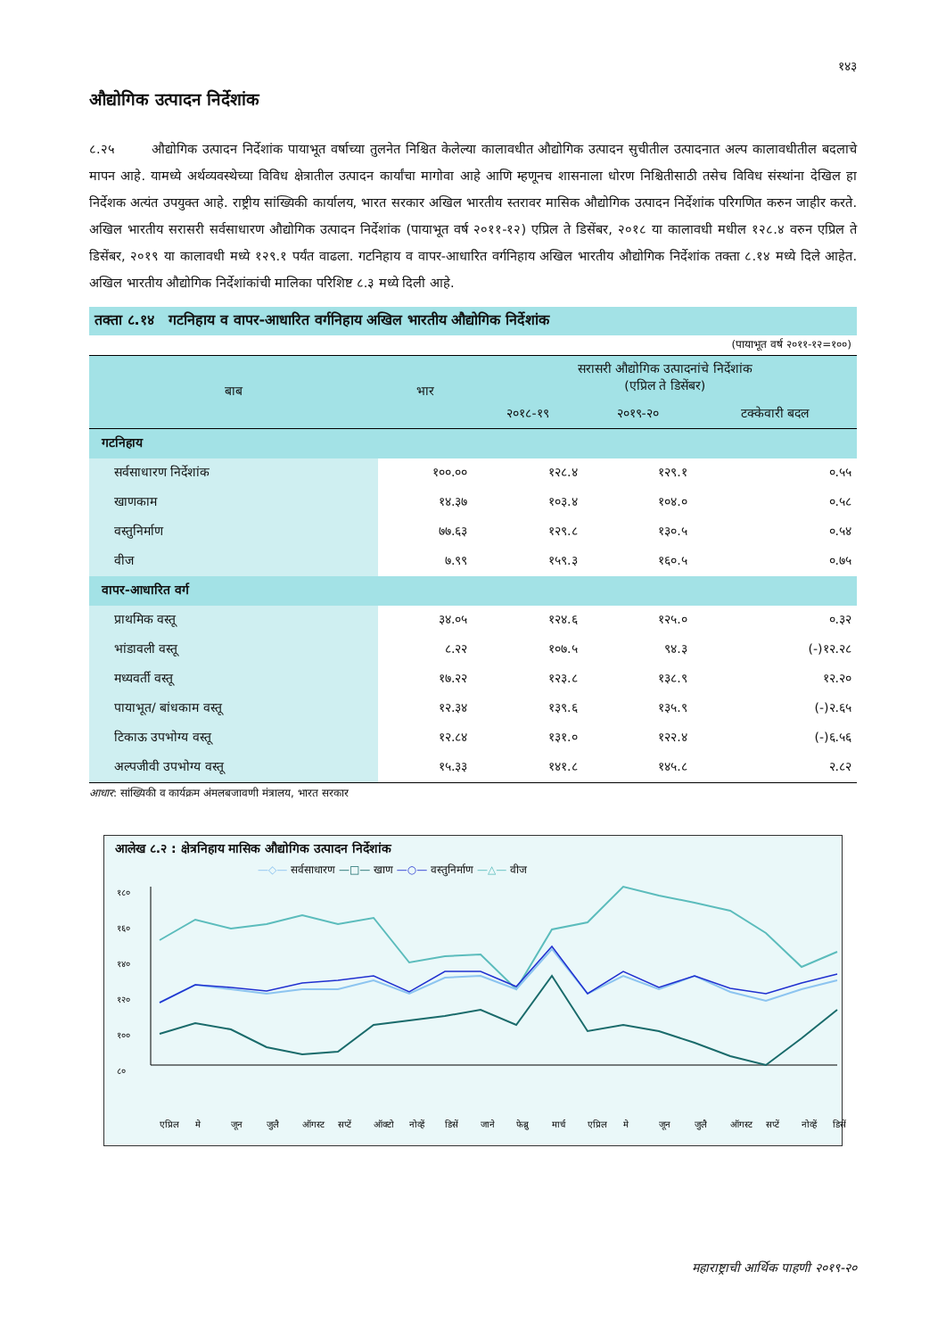१४३
औद्योगिक उत्पादन निर्देशांक
८.२५ औद्योगिक उत्पादन निर्देशांक पायाभूत वर्षाच्या तुलनेत निश्चित केलेल्या कालावधीत औद्योगिक उत्पादन सुचीतील उत्पादनात अल्प कालावधीतील बदलाचे मापन आहे. यामध्ये अर्थव्यवस्थेच्या विविध क्षेत्रातील उत्पादन कार्यांचा मागोवा आहे आणि म्हणूनच शासनाला धोरण निश्चितीसाठी तसेच विविध संस्थांना देखिल हा निर्देशक अत्यंत उपयुक्त आहे. राष्ट्रीय सांख्यिकी कार्यालय, भारत सरकार अखिल भारतीय स्तरावर मासिक औद्योगिक उत्पादन निर्देशांक परिगणित करुन जाहीर करते. अखिल भारतीय सरासरी सर्वसाधारण औद्योगिक उत्पादन निर्देशांक (पायाभूत वर्ष २०११-१२) एप्रिल ते डिसेंबर, २०१८ या कालावधी मधील १२८.४ वरुन एप्रिल ते डिसेंबर, २०१९ या कालावधी मध्ये १२९.१ पर्यंत वाढला. गटनिहाय व वापर-आधारित वर्गनिहाय अखिल भारतीय औद्योगिक निर्देशांक तक्ता ८.१४ मध्ये दिले आहेत. अखिल भारतीय औद्योगिक निर्देशांकांची मालिका परिशिष्ट ८.३ मध्ये दिली आहे.
तक्ता ८.१४ गटनिहाय व वापर-आधारित वर्गनिहाय अखिल भारतीय औद्योगिक निर्देशांक
(पायाभूत वर्ष २०११-१२=१००)
| बाब | भार | सरासरी औद्योगिक उत्पादनांचे निर्देशांक (एप्रिल ते डिसेंबर) | | |
| --- | --- | --- | --- | --- |
| | | २०१८-१९ | २०१९-२० | टक्केवारी बदल |
| गटनिहाय | | | | |
| सर्वसाधारण निर्देशांक | १००.०० | १२८.४ | १२९.१ | ०.५५ |
| खाणकाम | १४.३७ | १०३.४ | १०४.० | ०.५८ |
| वस्तुनिर्माण | ७७.६३ | १२९.८ | १३०.५ | ०.५४ |
| वीज | ७.९९ | १५९.३ | १६०.५ | ०.७५ |
| वापर-आधारित वर्ग | | | | |
| प्राथमिक वस्तू | ३४.०५ | १२४.६ | १२५.० | ०.३२ |
| भांडावली वस्तू | ८.२२ | १०७.५ | ९४.३ | (-)१२.२८ |
| मध्यवर्ती वस्तू | १७.२२ | १२३.८ | १३८.९ | १२.२० |
| पायाभूत/ बांधकाम वस्तू | १२.३४ | १३९.६ | १३५.९ | (-)२.६५ |
| टिकाऊ उपभोग्य वस्तू | १२.८४ | १३१.० | १२२.४ | (-)६.५६ |
| अल्पजीवी उपभोग्य वस्तू | १५.३३ | १४१.८ | १४५.८ | २.८२ |
आधार: सांख्यिकी व कार्यक्रम अंमलबजावणी मंत्रालय, भारत सरकार
आलेख ८.२ : क्षेत्रनिहाय मासिक औद्योगिक उत्पादन निर्देशांक
—◇— सर्वसाधारण —□— खाण —○— वस्तुनिर्माण —△— वीज
१८०
१६०
१४०
१२०
१००
८०
एप्रिल
मे
जून
जुलै
ऑगस्ट
सप्टें
ऑक्टो
नोव्हें
डिसें
जाने
फेब्रु
मार्च
एप्रिल
मे
जून
जुलै
ऑगस्ट
सप्टें
नोव्हें
डिसें
महाराष्ट्राची आर्थिक पाहणी २०१९-२०